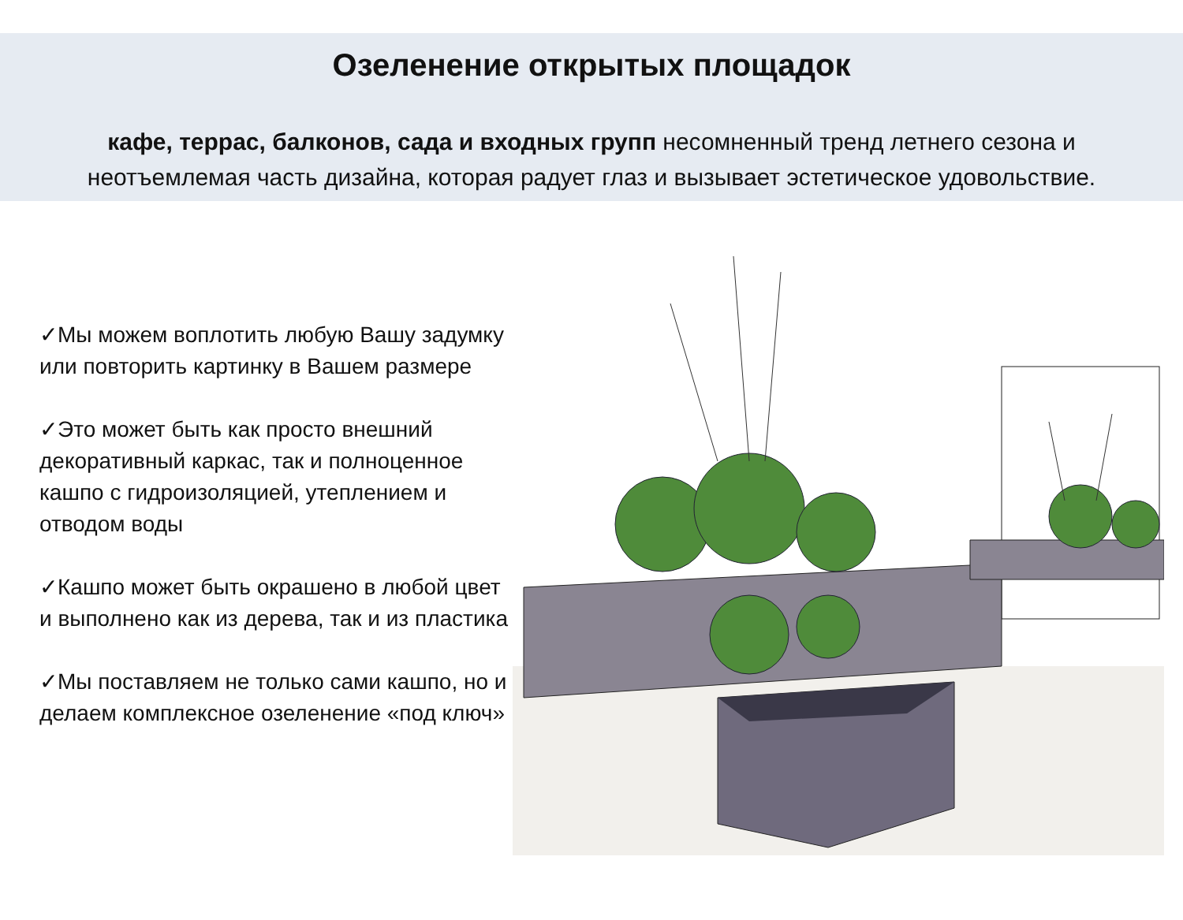Озеленение открытых площадок
кафе, террас, балконов, сада и входных групп несомненный тренд летнего сезона и
неотъемлемая часть дизайна, которая радует глаз и вызывает эстетическое удовольствие.
✓Мы можем воплотить любую Вашу задумку или повторить картинку в Вашем размере
✓Это может быть как просто внешний декоративный каркас, так и полноценное кашпо с гидроизоляцией, утеплением и отводом воды
✓Кашпо может быть окрашено в любой цвет и выполнено как из дерева, так и из пластика
✓Мы поставляем не только сами кашпо, но и делаем комплексное озеленение «под ключ»